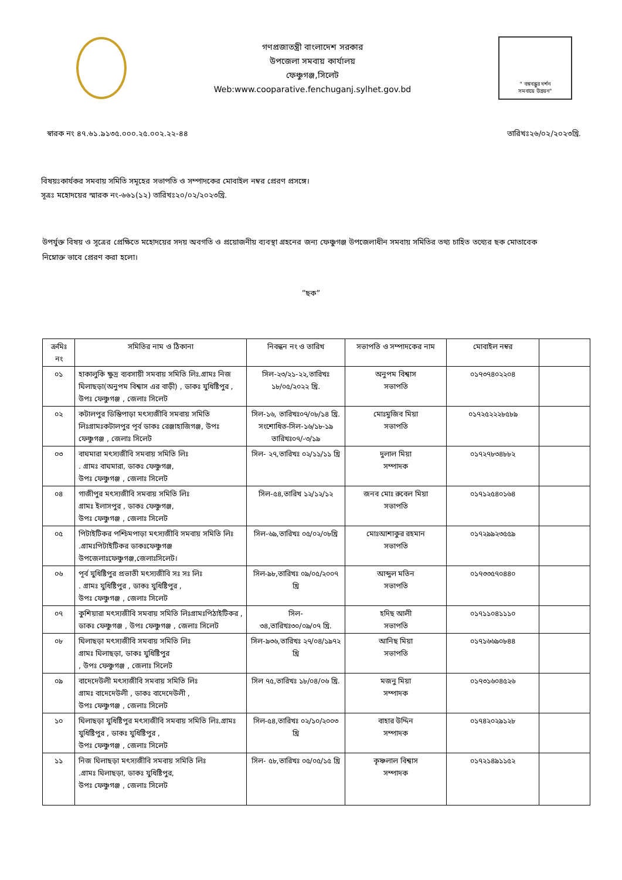গণপ্রজাতন্ত্রী বাংলাদেশ সরকার
উপজেলা সমবায় কার্যালয়
ফেঞ্চুগঞ্জ,সিলেট
Web:www.cooparative.fenchuganj.sylhet.gov.bd
" বঙ্গবন্ধুর দর্শন
সমবায়ে উন্নয়ন"
স্বারক নং ৪৭.৬১.৯১৩৫.০০০.২৫.০০২.২২-৪৪ তারিখঃ২৬/০২/২০২৩খ্রি.
বিষয়ঃকার্যকর সমবায় সমিতি সমূহের সভাপতি ও সম্পাদকের মোবাইল নম্বর প্রেরণ প্রসঙ্গে।
সূত্রঃ মহোদয়ের স্মারক নং-৬৬১(১২) তারিখঃ২০/০২/২০২৩খ্রি.
উপর্যুক্ত বিষয় ও সূত্রের প্রেক্ষিতে মহোদয়ের সদয় অবগতি ও প্রয়োজনীয় ব্যবস্থা গ্রহনের জন্য ফেঞ্চুগঞ্জ উপজেলাধীন সমবায় সমিতির তথ্য চাহিত তথ্যের ছক মোতাবেক নিম্নোক্ত ভাবে প্রেরণ করা হলো।
”ছক”
| ক্রমিঃ নং | সমিতির নাম ও ঠিকানা | নিবন্ধন নং ও তারিখ | সভাপতি ও সম্পাদকের নাম | মোবাইল নম্বর | |
| --- | --- | --- | --- | --- | --- |
| ০১ | হাকালুকি ক্ষুদ্র ব্যবসায়ী সমবায় সমিতি লিঃ.গ্রামঃ নিজ ঘিলাছড়া(অনুপম বিশ্বাস এর বাড়ী) , ডাকঃ যুধিষ্টিপুর , উপঃ ফেঞ্চুগঞ্জ , জেলাঃ সিলেট | সিল-২৩/২১-২২,তারিখঃ ১৮/০৫/২০২২ খ্রি. | অনুপম বিশ্বাস সভাপতি | ০১৭৩৭৪০২২০৪ | |
| ০২ | কটালপুর ডিম্ভিপাড়া মৎস্যজীবি সমবায় সমিতি লিঃগ্রামঃকটালপুর পূর্ব ডাকঃ রেঞ্জাহাজিগঞ্জ, উপঃ ফেঞ্চুগঞ্জ , জেলাঃ সিলেট | সিল-১৬, তারিখঃ০৭/০৮/১৪ খ্রি. সংশোধিত-সিল-১৬/১৮-১৯ তারিখঃ০৭/-৩/১৯ | মোঃমুজিব মিয়া সভাপতি | ০১৭২৫২২২৮৫৮৯ | |
| ০৩ | বাঘমারা মৎস্যজীবি সমবায় সমিতি লিঃ . গ্রামঃ বাঘমারা, ডাকঃ ফেঞ্চুগঞ্জ, উপঃ ফেঞ্চুগঞ্জ , জেলাঃ সিলেট | সিল- ২৭,তারিখঃ ০২/১১/১১ খ্রি | দুলাল মিয়া সম্পাদক | ০১৭২৭৮৩৪৮৮২ | |
| ০৪ | গাজীপুর মৎস্যজীবি সমবায় সমিতি লিঃ গ্রামঃ ইলাসপুর , ডাকঃ ফেঞ্চুগঞ্জ, উপঃ ফেঞ্চুগঞ্জ , জেলাঃ সিলেট | সিল-৫৪,তারিখ ১২/১২/১২ | জনব মোঃ রুবেল মিয়া সভাপতি | ০১৭১২৫৪০১৬৪ | |
| ০৫ | পিটাইটিকর পশ্চিমপাড়া মৎস্যজীবি সমবায় সমিতি লিঃ .গ্রামঃপিটাইটিকর ডাকঃফেঞ্চুগঞ্জ উপজেলাঃফেঞ্চুগঞ্জ,জেলাঃসিলেট। | সিল-৬৯,তারিখঃ ০৫/০২/০৮খ্রি | মোঃআশাকুর রহমান সভাপতি | ০১৭২৯৯২৩৫৫৯ | |
| ০৬ | পূর্ব যুধিষ্টিপুর প্রভাতী মৎস্যজীবি সঃ সঃ লিঃ . গ্রামঃ যুধিষ্টিপুর , ডাকঃ যুধিষ্টিপুর , উপঃ ফেঞ্চুগঞ্জ , জেলাঃ সিলেট | সিল-৯৮,তারিখঃ ০৯/০৫/২০০৭ খ্রি | আব্দুল মতিন সভাপতি | ০১৭৩৩৫৭০৪৪০ | |
| ০৭ | কুশিয়ারা মৎস্যজীবি সমবায় সমিতি লিঃগ্রামঃপিঠাইটিকর , ডাকঃ ফেঞ্চুগঞ্জ , উপঃ ফেঞ্চুগঞ্জ , জেলাঃ সিলেট | সিল- ৩৪,তারিখঃ৩০/০৯/০৭ খ্রি. | হদিছ আলী সভাপতি | ০১৭১১০৪১১১০ | |
| ০৮ | ঘিলাছড়া মৎস্যজীবি সমবায় সমিতি লিঃ গ্রামঃ ঘিলাছড়া, ডাকঃ যুধিষ্টিপুর , উপঃ ফেঞ্চুগঞ্জ , জেলাঃ সিলেট | সিল-৯৩৬,তারিখঃ ২৭/০৪/১৯৭২ খ্রি | আনিছ মিয়া সভাপতি | ০১৭১৬৬৯০৮৪৪ | |
| ০৯ | বাদেদেউলী মৎস্যজীবি সমবায় সমিতি লিঃ গ্রামঃ বাদেদেউলী , ডাকঃ বাদেদেউলী , উপঃ ফেঞ্চুগঞ্জ , জেলাঃ সিলেট | সিল ৭৫,তারিখঃ ১৮/০৪/০৬ খ্রি. | মজনু মিয়া সম্পাদক | ০১৭৩১৬০৪৫২৬ | |
| ১০ | ঘিলাছড়া যুধিষ্টিপুর মৎস্যজীবি সমবায় সমিতি লিঃ.গ্রামঃ যুধিষ্টিপুর , ডাকঃ যুধিষ্টিপুর , উপঃ ফেঞ্চুগঞ্জ , জেলাঃ সিলেট | সিল-৫৪,তারিখঃ ০২/১০/২০০৩ খ্রি | বাহার উদ্দিন সম্পাদক | ০১৭৪২০২৯১২৮ | |
| ১১ | নিজ ঘিলাছড়া মৎস্যজীবি সমবায় সমিতি লিঃ .গ্রামঃ ঘিলাছড়া, ডাকঃ যুধিষ্টিপুর, উপঃ ফেঞ্চুগঞ্জ , জেলাঃ সিলেট | সিল- ৫৮,তারিখঃ ০৫/০৫/১৫ খ্রি | কৃষ্ণলাল বিশ্বাস সম্পাদক | ০১৭২১৪৯১১৫২ | |